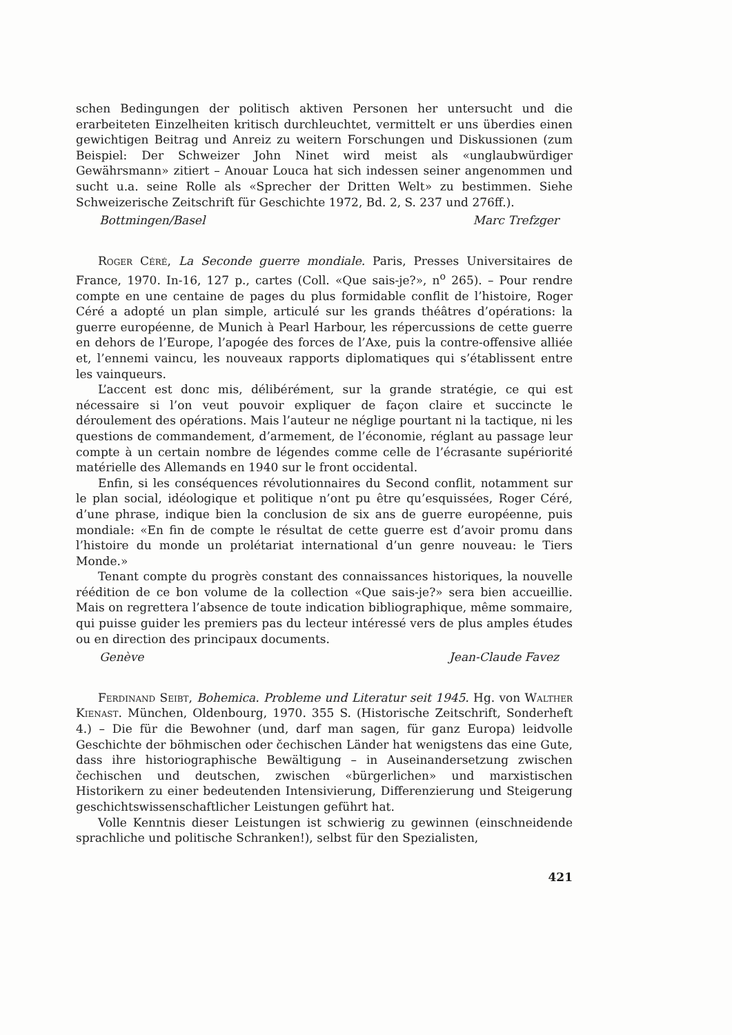schen Bedingungen der politisch aktiven Personen her untersucht und die erarbeiteten Einzelheiten kritisch durchleuchtet, vermittelt er uns überdies einen gewichtigen Beitrag und Anreiz zu weitern Forschungen und Diskussionen (zum Beispiel: Der Schweizer John Ninet wird meist als «unglaubwürdiger Gewährsmann» zitiert – Anouar Louca hat sich indessen seiner angenommen und sucht u.a. seine Rolle als «Sprecher der Dritten Welt» zu bestimmen. Siehe Schweizerische Zeitschrift für Geschichte 1972, Bd. 2, S. 237 und 276ff.).
Bottmingen/Basel Marc Trefzger
Roger Céré, La Seconde guerre mondiale. Paris, Presses Universitaires de France, 1970. In-16, 127 p., cartes (Coll. «Que sais-je?», n<sup>o</sup> 265). – Pour rendre compte en une centaine de pages du plus formidable conflit de l’histoire, Roger Céré a adopté un plan simple, articulé sur les grands théâtres d’opérations: la guerre européenne, de Munich à Pearl Harbour, les répercussions de cette guerre en dehors de l’Europe, l’apogée des forces de l’Axe, puis la contre-offensive alliée et, l’ennemi vaincu, les nouveaux rapports diplomatiques qui s’établissent entre les vainqueurs.
L’accent est donc mis, délibérément, sur la grande stratégie, ce qui est nécessaire si l’on veut pouvoir expliquer de façon claire et succincte le déroulement des opérations. Mais l’auteur ne néglige pourtant ni la tactique, ni les questions de commandement, d’armement, de l’économie, réglant au passage leur compte à un certain nombre de légendes comme celle de l’écrasante supériorité matérielle des Allemands en 1940 sur le front occidental.
Enfin, si les conséquences révolutionnaires du Second conflit, notamment sur le plan social, idéologique et politique n’ont pu être qu’esquissées, Roger Céré, d’une phrase, indique bien la conclusion de six ans de guerre européenne, puis mondiale: «En fin de compte le résultat de cette guerre est d’avoir promu dans l’histoire du monde un prolétariat international d’un genre nouveau: le Tiers Monde.»
Tenant compte du progrès constant des connaissances historiques, la nouvelle réédition de ce bon volume de la collection «Que sais-je?» sera bien accueillie. Mais on regrettera l’absence de toute indication bibliographique, même sommaire, qui puisse guider les premiers pas du lecteur intéressé vers de plus amples études ou en direction des principaux documents.
Genève Jean-Claude Favez
Ferdinand Seibt, Bohemica. Probleme und Literatur seit 1945. Hg. von Walther Kienast. München, Oldenbourg, 1970. 355 S. (Historische Zeitschrift, Sonderheft 4.) – Die für die Bewohner (und, darf man sagen, für ganz Europa) leidvolle Geschichte der böhmischen oder čechischen Länder hat wenigstens das eine Gute, dass ihre historiographische Bewältigung – in Auseinandersetzung zwischen čechischen und deutschen, zwischen «bürgerlichen» und marxistischen Historikern zu einer bedeutenden Intensivierung, Differenzierung und Steigerung geschichtswissenschaftlicher Leistungen geführt hat.
Volle Kenntnis dieser Leistungen ist schwierig zu gewinnen (einschneidende sprachliche und politische Schranken!), selbst für den Spezialisten,
421